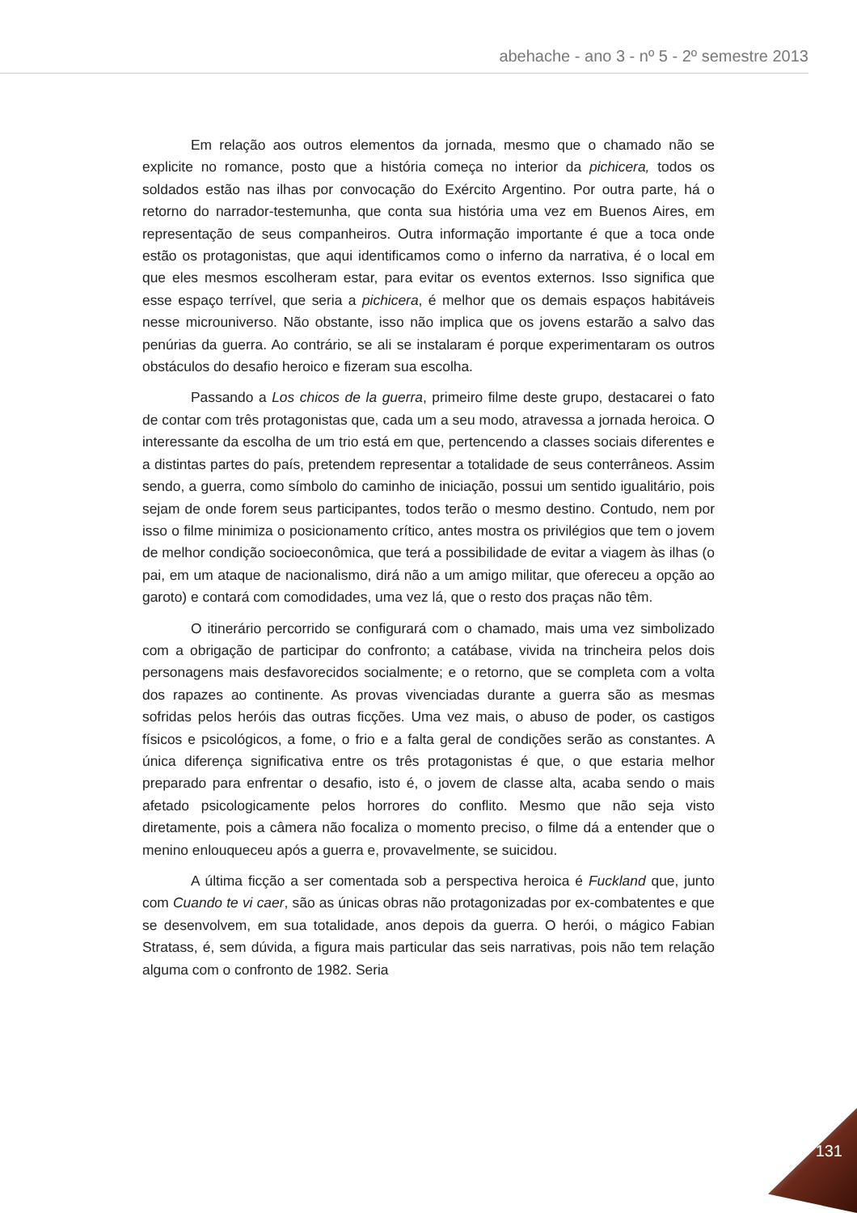abehache - ano 3 - nº 5 - 2º semestre 2013
Em relação aos outros elementos da jornada, mesmo que o chamado não se explicite no romance, posto que a história começa no interior da pichicera, todos os soldados estão nas ilhas por convocação do Exército Argentino. Por outra parte, há o retorno do narrador-testemunha, que conta sua história uma vez em Buenos Aires, em representação de seus companheiros. Outra informação importante é que a toca onde estão os protagonistas, que aqui identificamos como o inferno da narrativa, é o local em que eles mesmos escolheram estar, para evitar os eventos externos. Isso significa que esse espaço terrível, que seria a pichicera, é melhor que os demais espaços habitáveis nesse microuniverso. Não obstante, isso não implica que os jovens estarão a salvo das penúrias da guerra. Ao contrário, se ali se instalaram é porque experimentaram os outros obstáculos do desafio heroico e fizeram sua escolha.
Passando a Los chicos de la guerra, primeiro filme deste grupo, destacarei o fato de contar com três protagonistas que, cada um a seu modo, atravessa a jornada heroica. O interessante da escolha de um trio está em que, pertencendo a classes sociais diferentes e a distintas partes do país, pretendem representar a totalidade de seus conterrâneos. Assim sendo, a guerra, como símbolo do caminho de iniciação, possui um sentido igualitário, pois sejam de onde forem seus participantes, todos terão o mesmo destino. Contudo, nem por isso o filme minimiza o posicionamento crítico, antes mostra os privilégios que tem o jovem de melhor condição socioeconômica, que terá a possibilidade de evitar a viagem às ilhas (o pai, em um ataque de nacionalismo, dirá não a um amigo militar, que ofereceu a opção ao garoto) e contará com comodidades, uma vez lá, que o resto dos praças não têm.
O itinerário percorrido se configurará com o chamado, mais uma vez simbolizado com a obrigação de participar do confronto; a catábase, vivida na trincheira pelos dois personagens mais desfavorecidos socialmente; e o retorno, que se completa com a volta dos rapazes ao continente. As provas vivenciadas durante a guerra são as mesmas sofridas pelos heróis das outras ficções. Uma vez mais, o abuso de poder, os castigos físicos e psicológicos, a fome, o frio e a falta geral de condições serão as constantes. A única diferença significativa entre os três protagonistas é que, o que estaria melhor preparado para enfrentar o desafio, isto é, o jovem de classe alta, acaba sendo o mais afetado psicologicamente pelos horrores do conflito. Mesmo que não seja visto diretamente, pois a câmera não focaliza o momento preciso, o filme dá a entender que o menino enlouqueceu após a guerra e, provavelmente, se suicidou.
A última ficção a ser comentada sob a perspectiva heroica é Fuckland que, junto com Cuando te vi caer, são as únicas obras não protagonizadas por ex-combatentes e que se desenvolvem, em sua totalidade, anos depois da guerra. O herói, o mágico Fabian Stratass, é, sem dúvida, a figura mais particular das seis narrativas, pois não tem relação alguma com o confronto de 1982. Seria
131